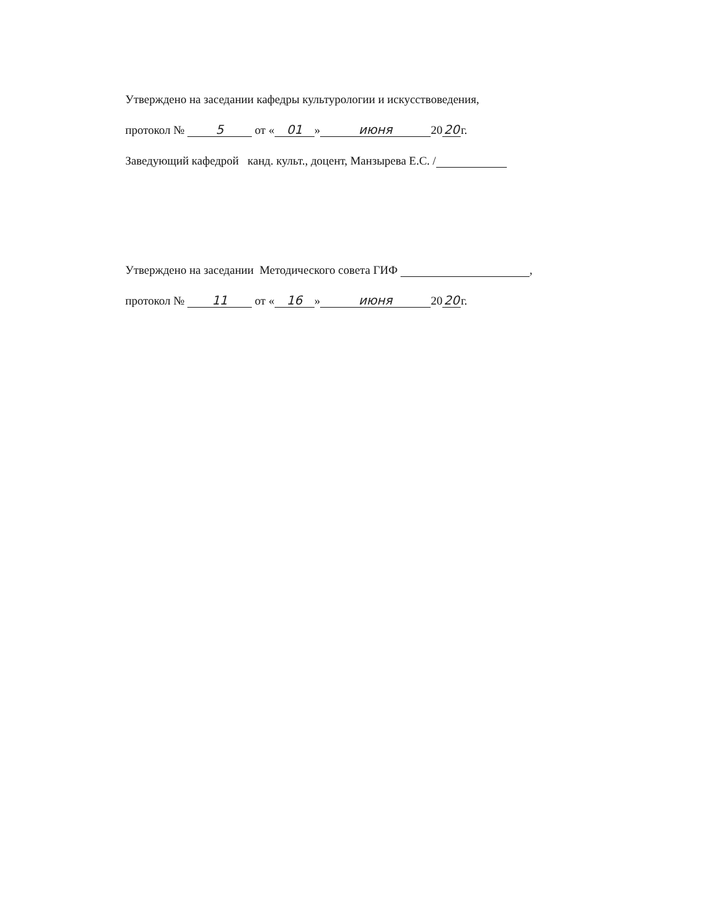Утверждено на заседании кафедры культурологии и искусствоведения,
протокол № 5 от « 01 » июня 20 20 г.
Заведующий кафедрой канд. культ., доцент, Манзырева Е.С. /
Утверждено на заседании Методического совета ГИФ ,
протокол № 11 от « 16 » июня 20 20 г.